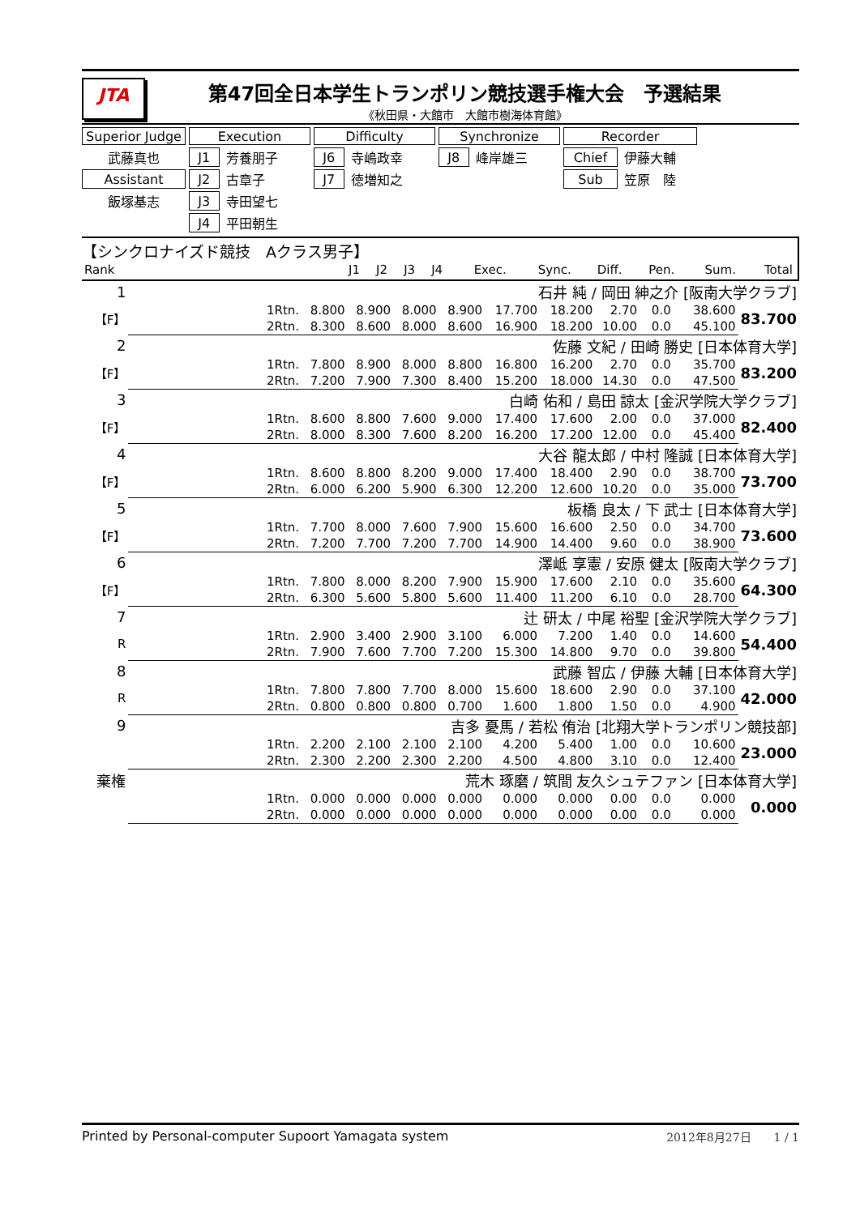JTA
第47回全日本学生トランポリン競技選手権大会　予選結果
《秋田県・大館市　大館市樹海体育館》
| Superior Judge | Execution | | Difficulty | | Synchronize | | Recorder | |
| 武藤真也 | J1 | 芳養朋子 | J6 | 寺嶋政幸 | J8 | 峰岸雄三 | Chief | 伊藤大輔 |
| Assistant | J2 | 古章子 | J7 | 徳増知之 | | | Sub | 笠原 陸 |
| 飯塚基志 | J3 | 寺田望七 | | | | | | |
| | J4 | 平田朝生 | | | | | | |
【シンクロナイズド競技　Aクラス男子】
| Rank | | J1 | J2 | J3 | J4 | Exec. | Sync. | Diff. | Pen. | Sum. | Total |
| 1 | 石井 純 / 岡田 紳之介 [阪南大学クラブ] | | | | | | | | | | | |
| 【F】 | | 1Rtn. | 8.800 | 8.900 | 8.000 | 8.900 | 17.700 | 18.200 | 2.70 | 0.0 | 38.600 | 83.700 |
| | | 2Rtn. | 8.300 | 8.600 | 8.000 | 8.600 | 16.900 | 18.200 | 10.00 | 0.0 | 45.100 | |
| 2 | 佐藤 文紀 / 田崎 勝史 [日本体育大学] | | | | | | | | | | | |
| 【F】 | | 1Rtn. | 7.800 | 8.900 | 8.000 | 8.800 | 16.800 | 16.200 | 2.70 | 0.0 | 35.700 | 83.200 |
| | | 2Rtn. | 7.200 | 7.900 | 7.300 | 8.400 | 15.200 | 18.000 | 14.30 | 0.0 | 47.500 | |
| 3 | 白崎 佑和 / 島田 諒太 [金沢学院大学クラブ] | | | | | | | | | | | |
| 【F】 | | 1Rtn. | 8.600 | 8.800 | 7.600 | 9.000 | 17.400 | 17.600 | 2.00 | 0.0 | 37.000 | 82.400 |
| | | 2Rtn. | 8.000 | 8.300 | 7.600 | 8.200 | 16.200 | 17.200 | 12.00 | 0.0 | 45.400 | |
| 4 | 大谷 龍太郎 / 中村 隆誠 [日本体育大学] | | | | | | | | | | | |
| 【F】 | | 1Rtn. | 8.600 | 8.800 | 8.200 | 9.000 | 17.400 | 18.400 | 2.90 | 0.0 | 38.700 | 73.700 |
| | | 2Rtn. | 6.000 | 6.200 | 5.900 | 6.300 | 12.200 | 12.600 | 10.20 | 0.0 | 35.000 | |
| 5 | 板橋 良太 / 下 武士 [日本体育大学] | | | | | | | | | | | |
| 【F】 | | 1Rtn. | 7.700 | 8.000 | 7.600 | 7.900 | 15.600 | 16.600 | 2.50 | 0.0 | 34.700 | 73.600 |
| | | 2Rtn. | 7.200 | 7.700 | 7.200 | 7.700 | 14.900 | 14.400 | 9.60 | 0.0 | 38.900 | |
| 6 | 澤岻 享憲 / 安原 健太 [阪南大学クラブ] | | | | | | | | | | | |
| 【F】 | | 1Rtn. | 7.800 | 8.000 | 8.200 | 7.900 | 15.900 | 17.600 | 2.10 | 0.0 | 35.600 | 64.300 |
| | | 2Rtn. | 6.300 | 5.600 | 5.800 | 5.600 | 11.400 | 11.200 | 6.10 | 0.0 | 28.700 | |
| 7 | 辻 研太 / 中尾 裕聖 [金沢学院大学クラブ] | | | | | | | | | | | |
| R | | 1Rtn. | 2.900 | 3.400 | 2.900 | 3.100 | 6.000 | 7.200 | 1.40 | 0.0 | 14.600 | 54.400 |
| | | 2Rtn. | 7.900 | 7.600 | 7.700 | 7.200 | 15.300 | 14.800 | 9.70 | 0.0 | 39.800 | |
| 8 | 武藤 智広 / 伊藤 大輔 [日本体育大学] | | | | | | | | | | | |
| R | | 1Rtn. | 7.800 | 7.800 | 7.700 | 8.000 | 15.600 | 18.600 | 2.90 | 0.0 | 37.100 | 42.000 |
| | | 2Rtn. | 0.800 | 0.800 | 0.800 | 0.700 | 1.600 | 1.800 | 1.50 | 0.0 | 4.900 | |
| 9 | 吉多 憂馬 / 若松 侑治 [北翔大学トランポリン競技部] | | | | | | | | | | | |
| | | 1Rtn. | 2.200 | 2.100 | 2.100 | 2.100 | 4.200 | 5.400 | 1.00 | 0.0 | 10.600 | 23.000 |
| | | 2Rtn. | 2.300 | 2.200 | 2.300 | 2.200 | 4.500 | 4.800 | 3.10 | 0.0 | 12.400 | |
| 棄権 | 荒木 琢磨 / 筑間 友久シュテファン [日本体育大学] | | | | | | | | | | | |
| | | 1Rtn. | 0.000 | 0.000 | 0.000 | 0.000 | 0.000 | 0.000 | 0.00 | 0.0 | 0.000 | 0.000 |
| | | 2Rtn. | 0.000 | 0.000 | 0.000 | 0.000 | 0.000 | 0.000 | 0.00 | 0.0 | 0.000 | |
Printed by Personal-computer Supoort Yamagata system 2012年8月27日　　1 / 1